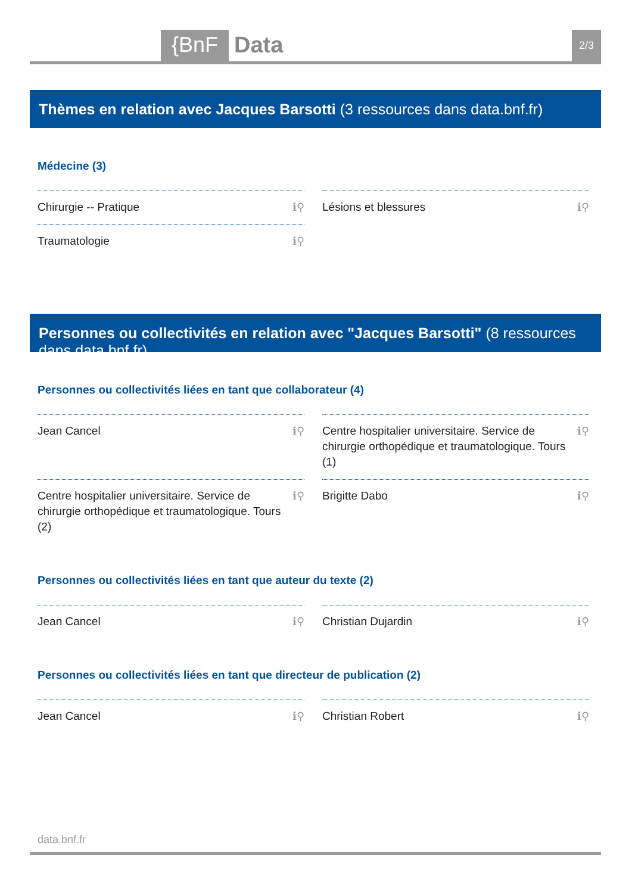{BnF Data 2/3
Thèmes en relation avec Jacques Barsotti (3 ressources dans data.bnf.fr)
Médecine (3)
Chirurgie -- Pratique ℹ⚲
Lésions et blessures ℹ⚲
Traumatologie ℹ⚲
Personnes ou collectivités en relation avec "Jacques Barsotti" (8 ressources dans data.bnf.fr)
Personnes ou collectivités liées en tant que collaborateur (4)
Jean Cancel ℹ⚲
Centre hospitalier universitaire. Service de chirurgie orthopédique et traumatologique. Tours (1) ℹ⚲
Centre hospitalier universitaire. Service de chirurgie orthopédique et traumatologique. Tours (2) ℹ⚲
Brigitte Dabo ℹ⚲
Personnes ou collectivités liées en tant que auteur du texte (2)
Jean Cancel ℹ⚲
Christian Dujardin ℹ⚲
Personnes ou collectivités liées en tant que directeur de publication (2)
Jean Cancel ℹ⚲
Christian Robert ℹ⚲
data.bnf.fr